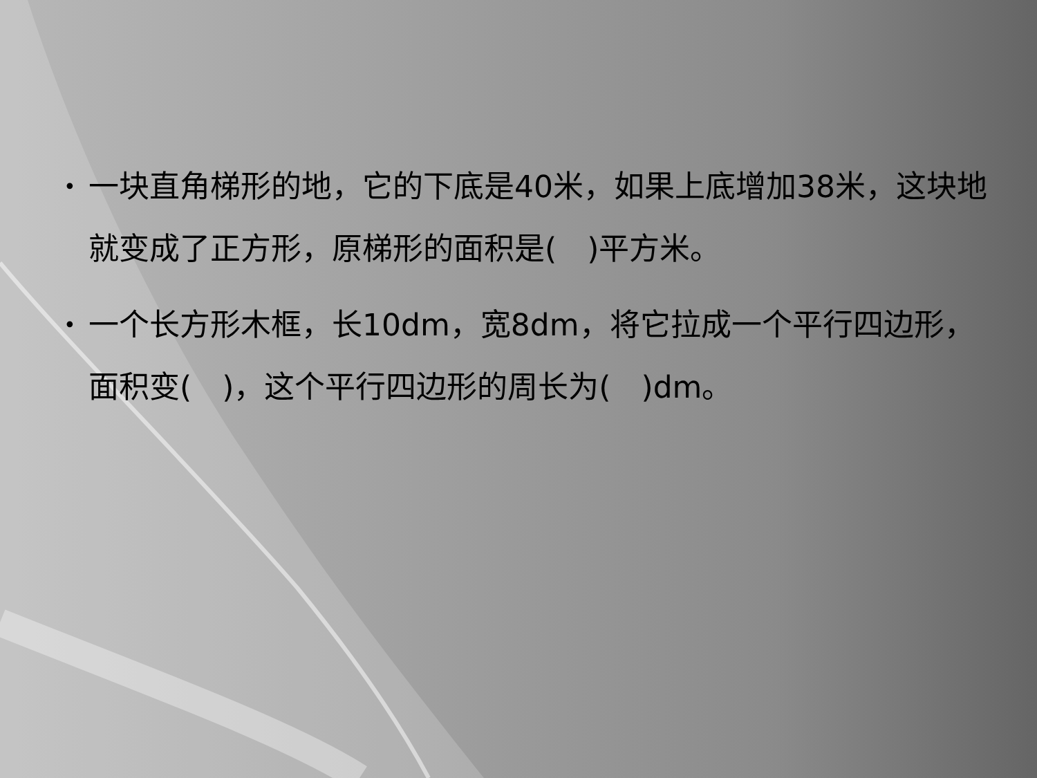• 一块直角梯形的地，它的下底是40米，如果上底增加38米，这块地就变成了正方形，原梯形的面积是(　)平方米。
• 一个长方形木框，长10dm，宽8dm，将它拉成一个平行四边形，面积变(　)，这个平行四边形的周长为(　)dm。